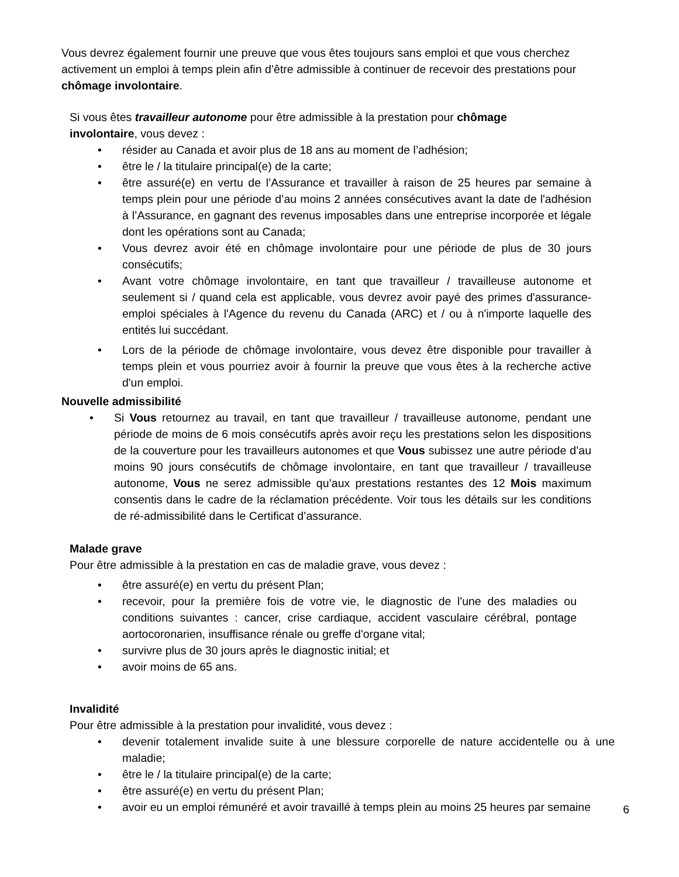Vous devrez également fournir une preuve que vous êtes toujours sans emploi et que vous cherchez activement un emploi à temps plein afin d’être admissible à continuer de recevoir des prestations pour chômage involontaire.
Si vous êtes travailleur autonome pour être admissible à la prestation pour chômage involontaire, vous devez :
• résider au Canada et avoir plus de 18 ans au moment de l’adhésion;
• être le / la titulaire principal(e) de la carte;
• être assuré(e) en vertu de l’Assurance et travailler à raison de 25 heures par semaine à temps plein pour une période d’au moins 2 années consécutives avant la date de l'adhésion à l’Assurance, en gagnant des revenus imposables dans une entreprise incorporée et légale dont les opérations sont au Canada;
• Vous devrez avoir été en chômage involontaire pour une période de plus de 30 jours consécutifs;
• Avant votre chômage involontaire, en tant que travailleur / travailleuse autonome et seulement si / quand cela est applicable, vous devrez avoir payé des primes d'assurance-emploi spéciales à l'Agence du revenu du Canada (ARC) et / ou à n'importe laquelle des entités lui succédant.
• Lors de la période de chômage involontaire, vous devez être disponible pour travailler à temps plein et vous pourriez avoir à fournir la preuve que vous êtes à la recherche active d'un emploi.
Nouvelle admissibilité
• Si Vous retournez au travail, en tant que travailleur / travailleuse autonome, pendant une période de moins de 6 mois consécutifs après avoir reçu les prestations selon les dispositions de la couverture pour les travailleurs autonomes et que Vous subissez une autre période d’au moins 90 jours consécutifs de chômage involontaire, en tant que travailleur / travailleuse autonome, Vous ne serez admissible qu’aux prestations restantes des 12 Mois maximum consentis dans le cadre de la réclamation précédente. Voir tous les détails sur les conditions de ré-admissibilité dans le Certificat d’assurance.
Malade grave
Pour être admissible à la prestation en cas de maladie grave, vous devez :
• être assuré(e) en vertu du présent Plan;
• recevoir, pour la première fois de votre vie, le diagnostic de l'une des maladies ou conditions suivantes : cancer, crise cardiaque, accident vasculaire cérébral, pontage aortocoronarien, insuffisance rénale ou greffe d'organe vital;
• survivre plus de 30 jours après le diagnostic initial; et
• avoir moins de 65 ans.
Invalidité
Pour être admissible à la prestation pour invalidité, vous devez :
• devenir totalement invalide suite à une blessure corporelle de nature accidentelle ou à une maladie;
• être le / la titulaire principal(e) de la carte;
• être assuré(e) en vertu du présent Plan;
• avoir eu un emploi rémunéré et avoir travaillé à temps plein au moins 25 heures par semaine
6